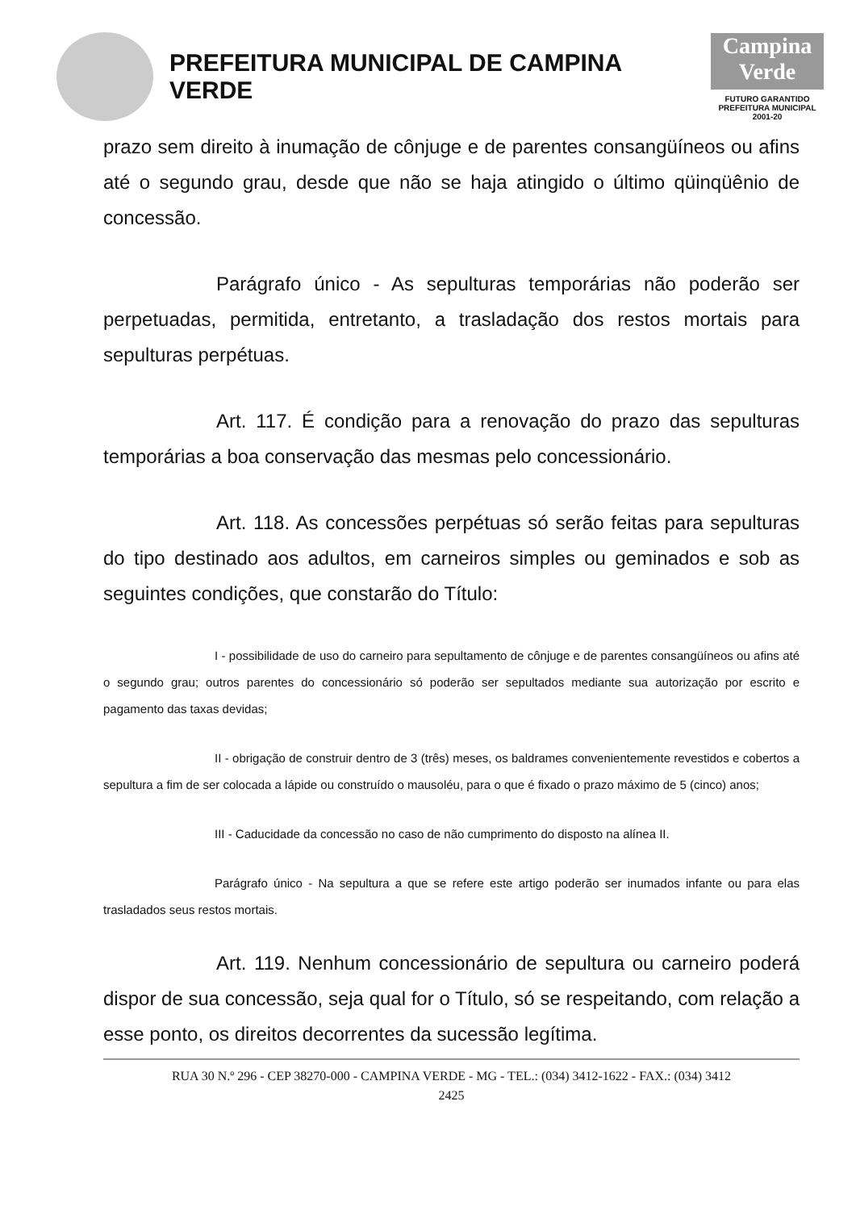PREFEITURA MUNICIPAL DE CAMPINA VERDE
Campina Verde
FUTURO GARANTIDO
PREFEITURA MUNICIPAL 2001-20
prazo sem direito à inumação de cônjuge e de parentes consangüíneos ou afins até o segundo grau, desde que não se haja atingido o último qüinqüênio de concessão.
Parágrafo único - As sepulturas temporárias não poderão ser perpetuadas, permitida, entretanto, a trasladação dos restos mortais para sepulturas perpétuas.
Art. 117. É condição para a renovação do prazo das sepulturas temporárias a boa conservação das mesmas pelo concessionário.
Art. 118. As concessões perpétuas só serão feitas para sepulturas do tipo destinado aos adultos, em carneiros simples ou geminados e sob as seguintes condições, que constarão do Título:
I - possibilidade de uso do carneiro para sepultamento de cônjuge e de parentes consangüíneos ou afins até o segundo grau; outros parentes do concessionário só poderão ser sepultados mediante sua autorização por escrito e pagamento das taxas devidas;
II - obrigação de construir dentro de 3 (três) meses, os baldrames convenientemente revestidos e cobertos a sepultura a fim de ser colocada a lápide ou construído o mausoléu, para o que é fixado o prazo máximo de 5 (cinco) anos;
III - Caducidade da concessão no caso de não cumprimento do disposto na alínea II.
Parágrafo único - Na sepultura a que se refere este artigo poderão ser inumados infante ou para elas trasladados seus restos mortais.
Art. 119. Nenhum concessionário de sepultura ou carneiro poderá dispor de sua concessão, seja qual for o Título, só se respeitando, com relação a esse ponto, os direitos decorrentes da sucessão legítima.
RUA 30 N.º 296 - CEP 38270-000 - CAMPINA VERDE - MG - TEL.: (034) 3412-1622 - FAX.: (034) 3412
2425